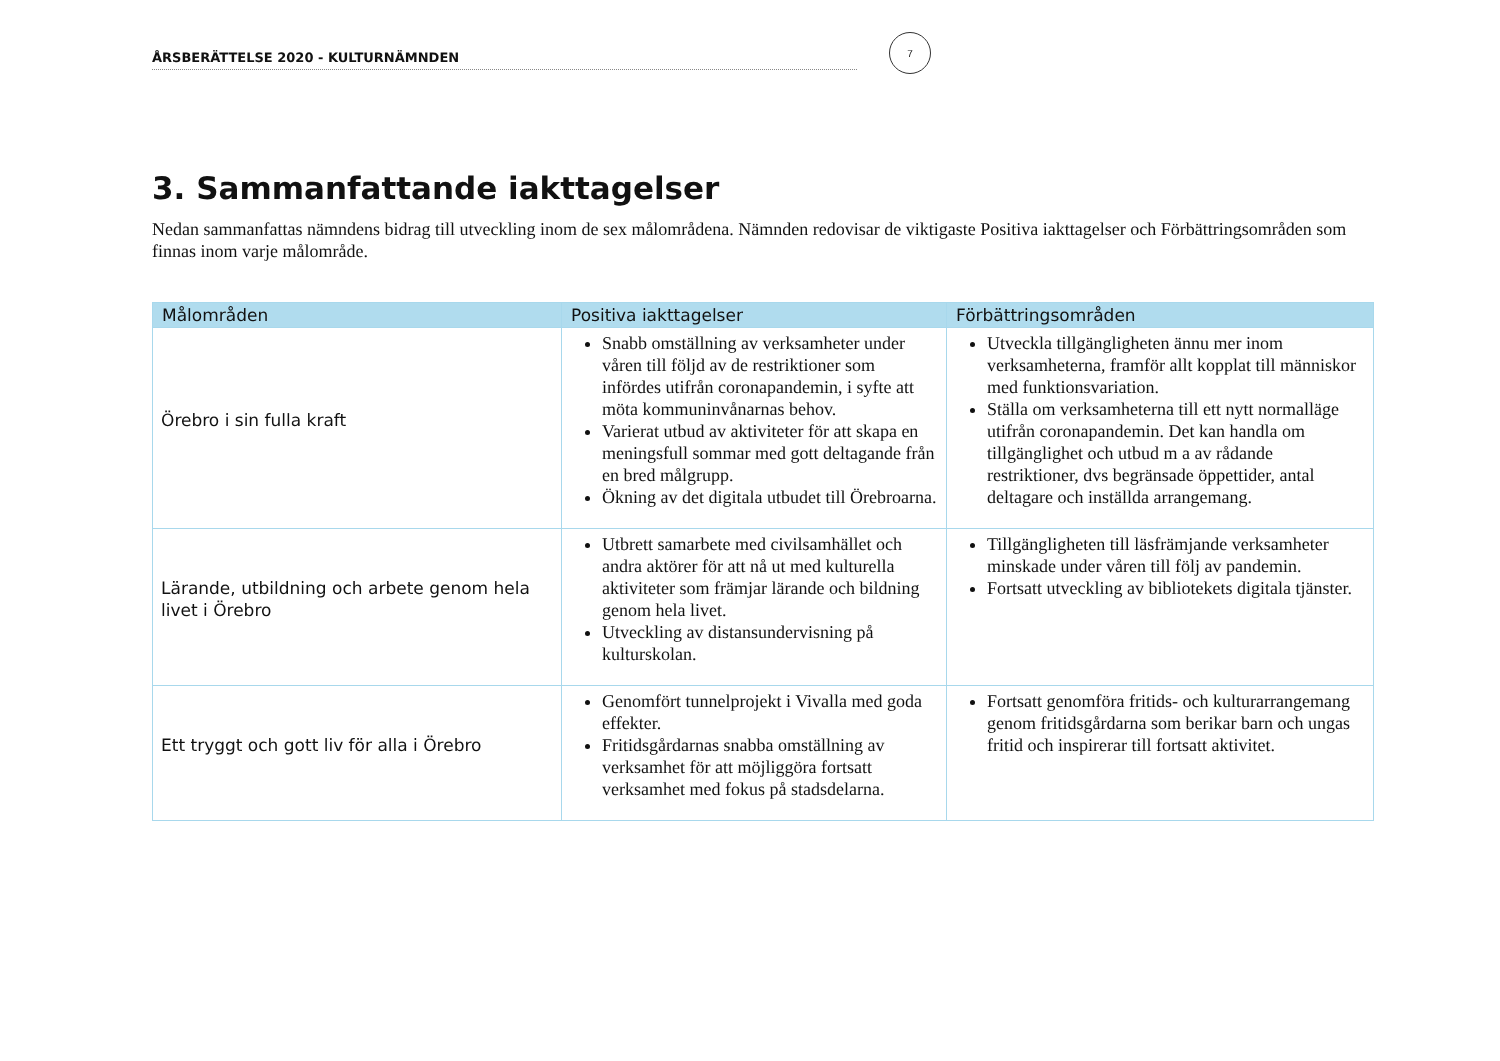ÅRSBERÄTTELSE 2020 - KULTURNÄMNDEN
7
3. Sammanfattande iakttagelser
Nedan sammanfattas nämndens bidrag till utveckling inom de sex målområdena. Nämnden redovisar de viktigaste Positiva iakttagelser och Förbättringsområden som finnas inom varje målområde.
| Målområden | Positiva iakttagelser | Förbättringsområden |
| --- | --- | --- |
| Örebro i sin fulla kraft | Snabb omställning av verksamheter under våren till följd av de restriktioner som infördes utifrån coronapandemin, i syfte att möta kommuninvånarnas behov. Varierat utbud av aktiviteter för att skapa en meningsfull sommar med gott deltagande från en bred målgrupp. Ökning av det digitala utbudet till Örebroarna. | Utveckla tillgängligheten ännu mer inom verksamheterna, framför allt kopplat till människor med funktionsvariation. Ställa om verksamheterna till ett nytt normalläge utifrån coronapandemin. Det kan handla om tillgänglighet och utbud m a av rådande restriktioner, dvs begränsade öppettider, antal deltagare och inställda arrangemang. |
| Lärande, utbildning och arbete genom hela livet i Örebro | Utbrett samarbete med civilsamhället och andra aktörer för att nå ut med kulturella aktiviteter som främjar lärande och bildning genom hela livet. Utveckling av distansundervisning på kulturskolan. | Tillgängligheten till läsfrämjande verksamheter minskade under våren till följ av pandemin. Fortsatt utveckling av bibliotekets digitala tjänster. |
| Ett tryggt och gott liv för alla i Örebro | Genomfört tunnelprojekt i Vivalla med goda effekter. Fritidsgårdarnas snabba omställning av verksamhet för att möjliggöra fortsatt verksamhet med fokus på stadsdelarna. | Fortsatt genomföra fritids- och kulturarrangemang genom fritidsgårdarna som berikar barn och ungas fritid och inspirerar till fortsatt aktivitet. |